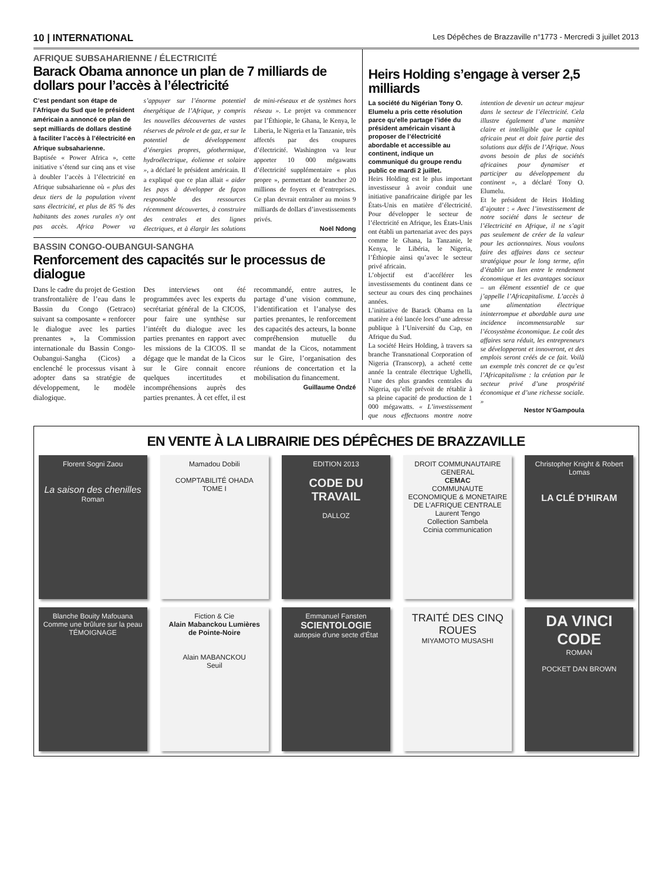10 | INTERNATIONAL Les Dépêches de Brazzaville n°1773 - Mercredi 3 juillet 2013
AFRIQUE SUBSAHARIENNE / ÉLECTRICITÉ
Barack Obama annonce un plan de 7 milliards de dollars pour l’accès à l’électricité
C’est pendant son étape de l’Afrique du Sud que le président américain a annoncé ce plan de sept milliards de dollars destiné à faciliter l’accès à l’électricité en Afrique subsaharienne.
Baptisée « Power Africa », cette initiative s’étend sur cinq ans et vise à doubler l’accès à l’électricité en Afrique subsaharienne où « plus des deux tiers de la population vivent sans électricité, et plus de 85 % des habitants des zones rurales n'y ont pas accès. Africa Power va s’appuyer sur l’énorme potentiel énergétique de l’Afrique, y compris les nouvelles découvertes de vastes réserves de pétrole et de gaz, et sur le potentiel de développement d’énergies propres, géothermique, hydroélectrique, éolienne et solaire », a déclaré le président américain. Il a expliqué que ce plan allait « aider les pays à développer de façon responsable des ressources récemment découvertes, à construire des centrales et des lignes électriques, et à élargir les solutions de mini-réseaux et de systèmes hors réseau ». Le projet va commencer par l’Éthiopie, le Ghana, le Kenya, le Liberia, le Nigeria et la Tanzanie, très affectés par des coupures d’électricité. Washington va leur apporter 10 000 mégawatts d’électricité supplémentaire « plus propre », permettant de brancher 20 millions de foyers et d’entreprises. Ce plan devrait entraîner au moins 9 milliards de dollars d’investissements privés.
Noël Ndong
BASSIN CONGO-OUBANGUI-SANGHA
Renforcement des capacités sur le processus de dialogue
Dans le cadre du projet de Gestion transfrontalière de l’eau dans le Bassin du Congo (Getraco) suivant sa composante « renforcer le dialogue avec les parties prenantes », la Commission internationale du Bassin Congo-Oubangui-Sangha (Cicos) a enclenché le processus visant à adopter dans sa stratégie de développement, le modèle dialogique.
Des interviews ont été programmées avec les experts du secrétariat général de la CICOS, pour faire une synthèse sur l’intérêt du dialogue avec les parties prenantes en rapport avec les missions de la CICOS. Il se dégage que le mandat de la Cicos sur le Gire connait encore quelques incertitudes et incompréhensions auprès des parties prenantes. À cet effet, il est recommandé, entre autres, le partage d’une vision commune, l’identification et l’analyse des parties prenantes, le renforcement des capacités des acteurs, la bonne compréhension mutuelle du mandat de la Cicos, notamment sur le Gire, l’organisation des réunions de concertation et la mobilisation du financement.
Guillaume Ondzé
Heirs Holding s’engage à verser 2,5 milliards
La société du Nigérian Tony O. Elumelu a pris cette résolution parce qu’elle partage l’idée du président américain visant à proposer de l’électricité abordable et accessible au continent, indique un communiqué du groupe rendu public ce mardi 2 juillet.
Heirs Holding est le plus important investisseur à avoir conduit une initiative panafricaine dirigée par les États-Unis en matière d’électricité. Pour développer le secteur de l’électricité en Afrique, les États-Unis ont établi un partenariat avec des pays comme le Ghana, la Tanzanie, le Kenya, le Libéria, le Nigeria, l’Éthiopie ainsi qu’avec le secteur privé africain.
L’objectif est d’accélérer les investissements du continent dans ce secteur au cours des cinq prochaines années.
L’initiative de Barack Obama en la matière a été lancée lors d’une adresse publique à l’Université du Cap, en Afrique du Sud.
La société Heirs Holding, à travers sa branche Transnational Corporation of Nigeria (Transcorp), a acheté cette année la centrale électrique Ughelli, l’une des plus grandes centrales du Nigeria, qu’elle prévoit de rétablir à sa pleine capacité de production de 1 000 mégawatts. « L’investissement que nous effectuons montre notre intention de devenir un acteur majeur dans le secteur de l’électricité. Cela illustre également d’une manière claire et intelligible que le capital africain peut et doit faire partie des solutions aux défis de l’Afrique. Nous avons besoin de plus de sociétés africaines pour dynamiser et participer au développement du continent », a déclaré Tony O. Elumelu.
Et le président de Heirs Holding d’ajouter : « Avec l’investissement de notre société dans le secteur de l’électricité en Afrique, il ne s’agit pas seulement de créer de la valeur pour les actionnaires. Nous voulons faire des affaires dans ce secteur stratégique pour le long terme, afin d’établir un lien entre le rendement économique et les avantages sociaux – un élément essentiel de ce que j’appelle l’Africapitalisme. L’accès à une alimentation électrique ininterrompue et abordable aura une incidence incommensurable sur l’écosystème économique. Le coût des affaires sera réduit, les entrepreneurs se développeront et innoveront, et des emplois seront créés de ce fait. Voilà un exemple très concret de ce qu’est l’Africapitalisme : la création par le secteur privé d’une prospérité économique et d’une richesse sociale. »
Nestor N’Gampoula
EN VENTE À LA LIBRAIRIE DES DÉPÊCHES DE BRAZZAVILLE
Florent Sogni Zaou
La saison des chenilles
Roman
Mamadou Dobili
COMPTABILITÉ OHADA
TOME I
EDITION 2013
CODE DU TRAVAIL
DALLOZ
DROIT COMMUNAUTAIRE GENERAL
CEMAC
COMMUNAUTE ECONOMIQUE & MONETAIRE DE L'AFRIQUE CENTRALE
Laurent Tengo
Collection Sambela
Ccinia communication
Christopher Knight & Robert Lomas
LA CLÉ D'HIRAM
Blanche Bouity Mafouana
Comme une brûlure sur la peau
TÉMOIGNAGE
Fiction & Cie
Alain Mabanckou Lumières de Pointe-Noire
Alain MABANCKOU
Seuil
Emmanuel Fansten
SCIENTOLOGIE
autopsie d'une secte d'État
TRAITÉ DES CINQ ROUES
MIYAMOTO MUSASHI
DA VINCI CODE
ROMAN
POCKET DAN BROWN